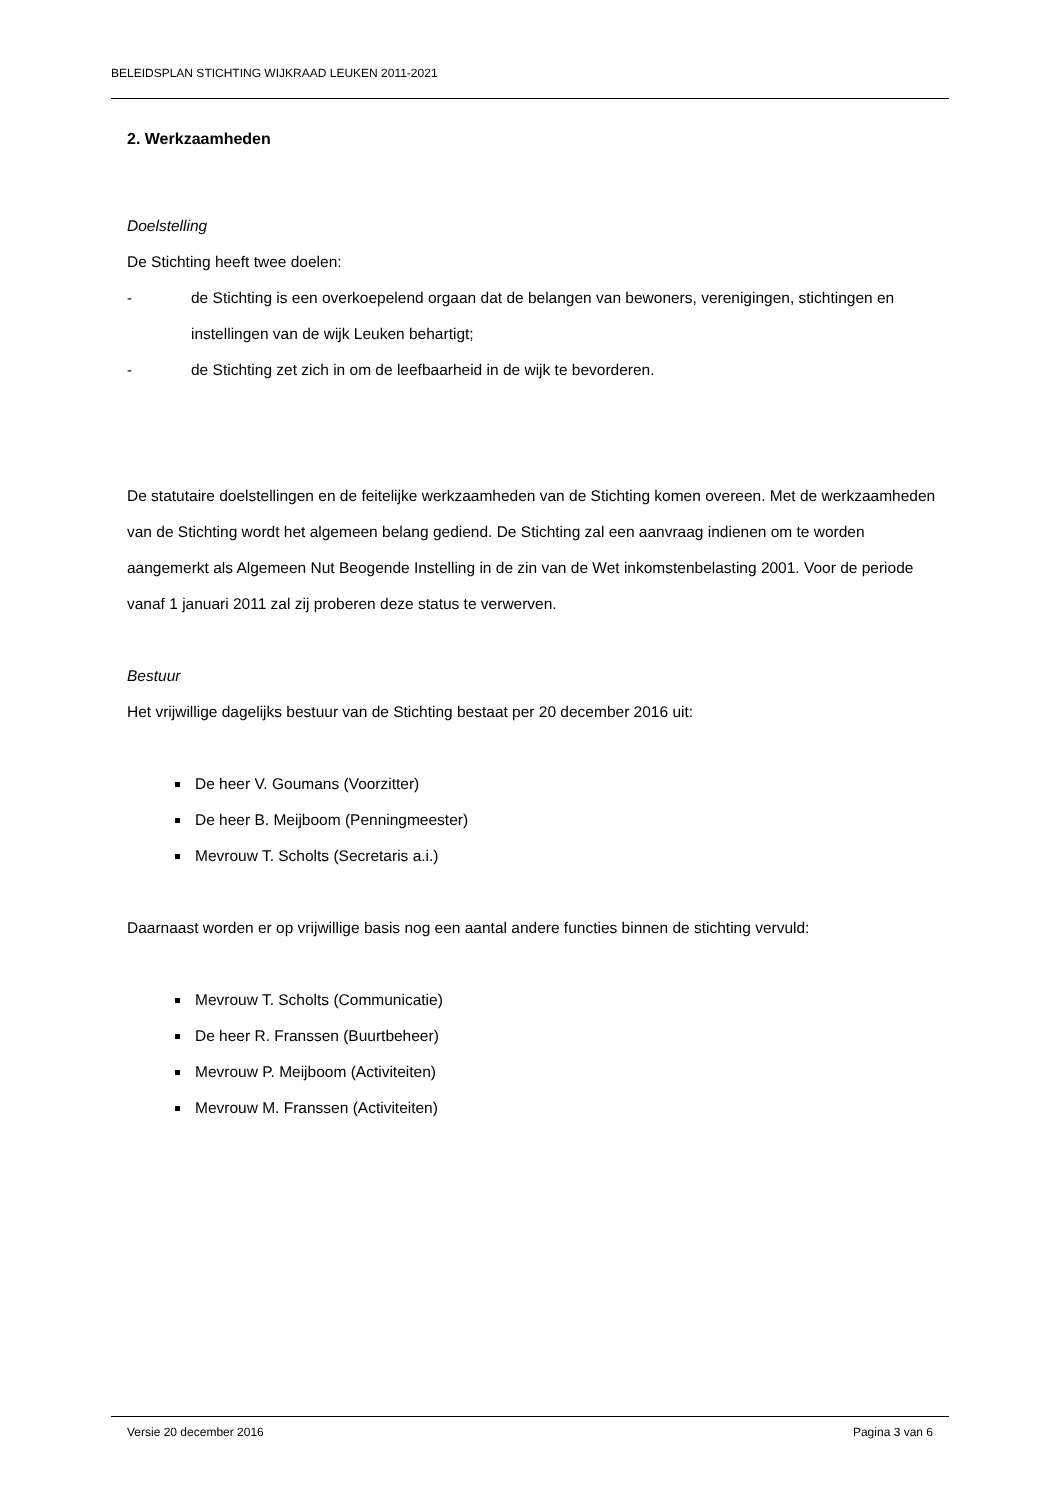BELEIDSPLAN STICHTING WIJKRAAD LEUKEN 2011-2021
2. Werkzaamheden
Doelstelling
De Stichting heeft twee doelen:
- de Stichting is een overkoepelend orgaan dat de belangen van bewoners, verenigingen, stichtingen en instellingen van de wijk Leuken behartigt;
- de Stichting zet zich in om de leefbaarheid in de wijk te bevorderen.
De statutaire doelstellingen en de feitelijke werkzaamheden van de Stichting komen overeen. Met de werkzaamheden van de Stichting wordt het algemeen belang gediend. De Stichting zal een aanvraag indienen om te worden aangemerkt als Algemeen Nut Beogende Instelling in de zin van de Wet inkomstenbelasting 2001. Voor de periode vanaf 1 januari 2011 zal zij proberen deze status te verwerven.
Bestuur
Het vrijwillige dagelijks bestuur van de Stichting bestaat per 20 december 2016 uit:
De heer V. Goumans (Voorzitter)
De heer B. Meijboom (Penningmeester)
Mevrouw T. Scholts (Secretaris a.i.)
Daarnaast worden er op vrijwillige basis nog een aantal andere functies binnen de stichting vervuld:
Mevrouw T. Scholts (Communicatie)
De heer R. Franssen (Buurtbeheer)
Mevrouw P. Meijboom (Activiteiten)
Mevrouw M. Franssen (Activiteiten)
Versie 20 december 2016 Pagina 3 van 6